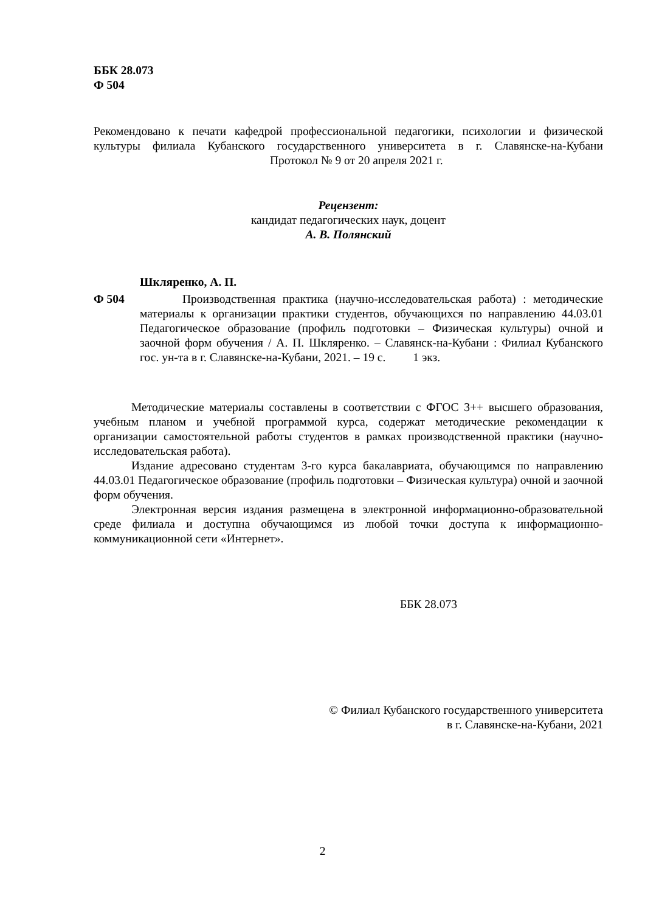ББК 28.073
Ф 504
Рекомендовано к печати кафедрой профессиональной педагогики, психологии и физической культуры филиала Кубанского государственного университета в г. Славянске-на-Кубани Протокол № 9 от 20 апреля 2021 г.
Рецензент:
кандидат педагогических наук, доцент
А. В. Полянский
Шкляренко, А. П.
Ф 504 Производственная практика (научно-исследовательская работа) : методические материалы к организации практики студентов, обучающихся по направлению 44.03.01 Педагогическое образование (профиль подготовки – Физическая культуры) очной и заочной форм обучения / А. П. Шкляренко. – Славянск-на-Кубани : Филиал Кубанского гос. ун-та в г. Славянске-на-Кубани, 2021. – 19 с. 1 экз.
Методические материалы составлены в соответствии с ФГОС 3++ высшего образования, учебным планом и учебной программой курса, содержат методические рекомендации к организации самостоятельной работы студентов в рамках производственной практики (научно-исследовательская работа).
Издание адресовано студентам 3-го курса бакалавриата, обучающимся по направлению 44.03.01 Педагогическое образование (профиль подготовки – Физическая культура) очной и заочной форм обучения.
Электронная версия издания размещена в электронной информационно-образовательной среде филиала и доступна обучающимся из любой точки доступа к информационно-коммуникационной сети «Интернет».
ББК 28.073
© Филиал Кубанского государственного университета
в г. Славянске-на-Кубани, 2021
2